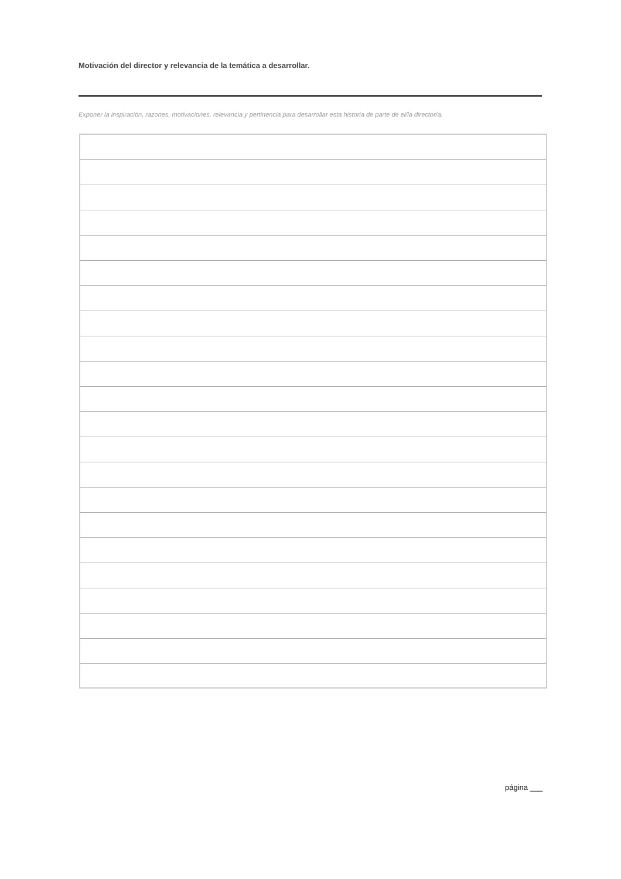Motivación del director y relevancia de la temática a desarrollar.
Exponer la inspiración, razones, motivaciones, relevancia y pertinencia para desarrollar esta historia de parte de el/la director/a.
página ___